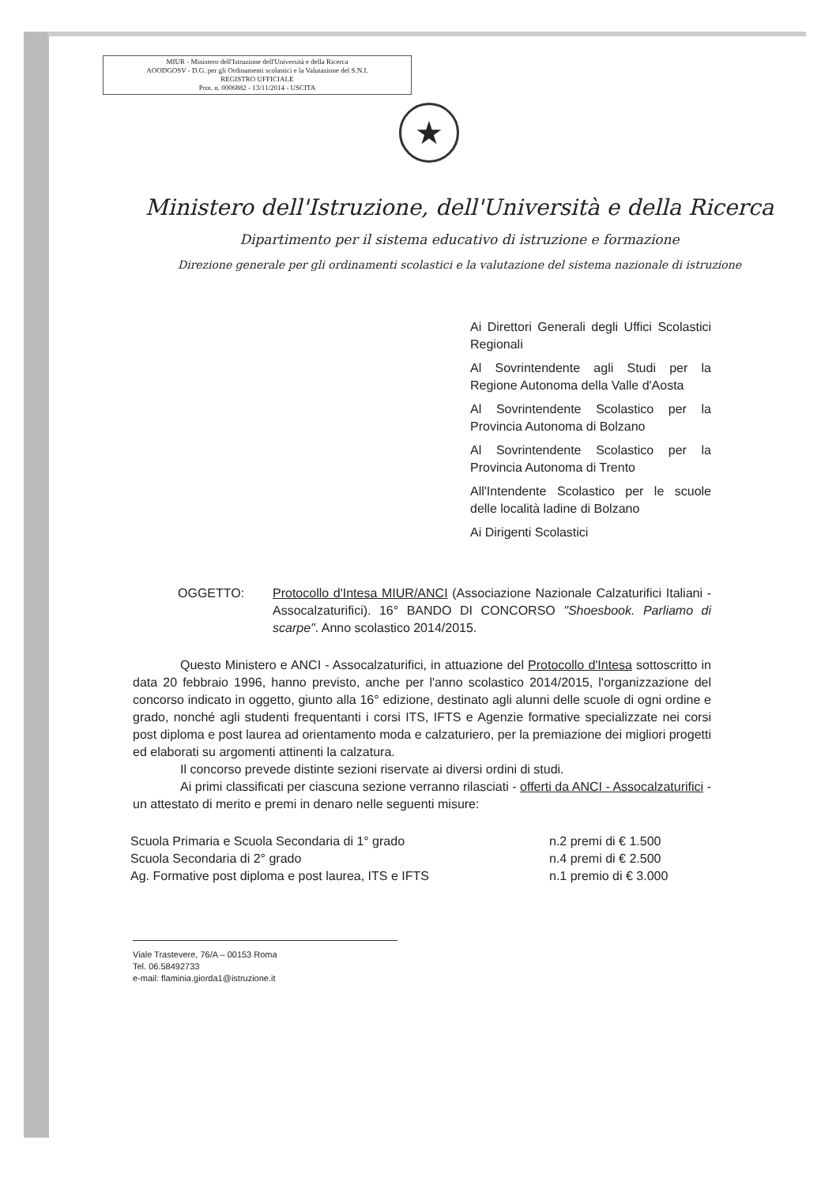MIUR - Ministero dell'Istruzione dell'Università e della Ricerca
AOODGOSV - D.G. per gli Ordinamenti scolastici e la Valutazione del S.N.I.
REGISTRO UFFICIALE
Prot. n. 0006882 - 13/11/2014 - USCITA
★
Ministero dell'Istruzione, dell'Università e della Ricerca
Dipartimento per il sistema educativo di istruzione e formazione
Direzione generale per gli ordinamenti scolastici e la valutazione del sistema nazionale di istruzione
Ai Direttori Generali degli Uffici Scolastici Regionali
Al Sovrintendente agli Studi per la Regione Autonoma della Valle d'Aosta
Al Sovrintendente Scolastico per la Provincia Autonoma di Bolzano
Al Sovrintendente Scolastico per la Provincia Autonoma di Trento
All'Intendente Scolastico per le scuole delle località ladine di Bolzano
Ai Dirigenti Scolastici
OGGETTO: Protocollo d'Intesa MIUR/ANCI (Associazione Nazionale Calzaturifici Italiani - Assocalzaturifici). 16° BANDO DI CONCORSO "Shoesbook. Parliamo di scarpe". Anno scolastico 2014/2015.
Questo Ministero e ANCI - Assocalzaturifici, in attuazione del Protocollo d'Intesa sottoscritto in data 20 febbraio 1996, hanno previsto, anche per l'anno scolastico 2014/2015, l'organizzazione del concorso indicato in oggetto, giunto alla 16° edizione, destinato agli alunni delle scuole di ogni ordine e grado, nonché agli studenti frequentanti i corsi ITS, IFTS e Agenzie formative specializzate nei corsi post diploma e post laurea ad orientamento moda e calzaturiero, per la premiazione dei migliori progetti ed elaborati su argomenti attinenti la calzatura.
Il concorso prevede distinte sezioni riservate ai diversi ordini di studi.
Ai primi classificati per ciascuna sezione verranno rilasciati - offerti da ANCI - Assocalzaturifici - un attestato di merito e premi in denaro nelle seguenti misure:
| Scuola Primaria e Scuola Secondaria di 1° grado | n.2 premi di € 1.500 |
| Scuola Secondaria di 2° grado | n.4 premi di € 2.500 |
| Ag. Formative post diploma e post laurea, ITS e IFTS | n.1 premio di € 3.000 |
Viale Trastevere, 76/A – 00153 Roma
Tel. 06.58492733
e-mail: flaminia.giorda1@istruzione.it